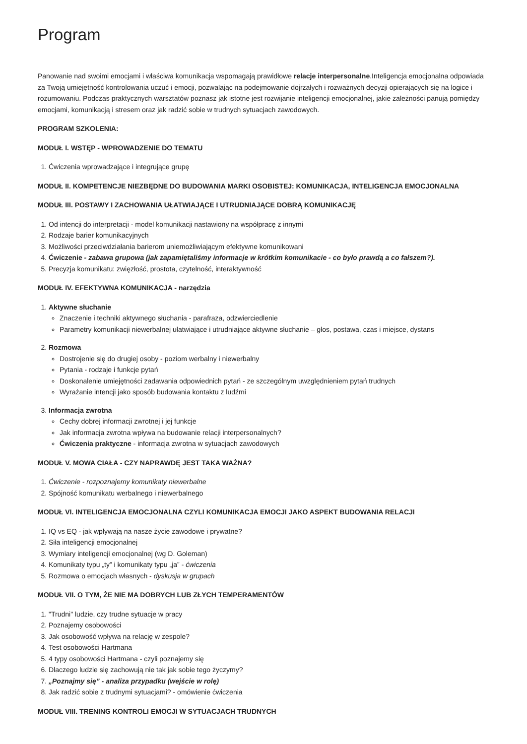Program
Panowanie nad swoimi emocjami i właściwa komunikacja wspomagają prawidłowe relacje interpersonalne.Inteligencja emocjonalna odpowiada za Twoją umiejętność kontrolowania uczuć i emocji, pozwalając na podejmowanie dojrzałych i rozważnych decyzji opierających się na logice i rozumowaniu. Podczas praktycznych warsztatów poznasz jak istotne jest rozwijanie inteligencji emocjonalnej, jakie zależności panują pomiędzy emocjami, komunikacją i stresem oraz jak radzić sobie w trudnych sytuacjach zawodowych.
PROGRAM SZKOLENIA:
MODUŁ I. WSTĘP - WPROWADZENIE DO TEMATU
1. Ćwiczenia wprowadzające i integrujące grupę
MODUŁ II. KOMPETENCJE NIEZBĘDNE DO BUDOWANIA MARKI OSOBISTEJ: KOMUNIKACJA, INTELIGENCJA EMOCJONALNA
MODUŁ III. POSTAWY I ZACHOWANIA UŁATWIAJĄCE I UTRUDNIAJĄCE DOBRĄ KOMUNIKACJĘ
1. Od intencji do interpretacji - model komunikacji nastawiony na współpracę z innymi
2. Rodzaje barier komunikacyjnych
3. Możliwości przeciwdziałania barierom uniemożliwiającym efektywne komunikowani
4. Ćwiczenie - zabawa grupowa (jak zapamiętaliśmy informacje w krótkim komunikacie - co było prawdą a co fałszem?).
5. Precyzja komunikatu: zwięzłość, prostota, czytelność, interaktywność
MODUŁ IV. EFEKTYWNA KOMUNIKACJA - narzędzia
1. Aktywne słuchanie
Znaczenie i techniki aktywnego słuchania - parafraza, odzwierciedlenie
Parametry komunikacji niewerbalnej ułatwiające i utrudniające aktywne słuchanie – głos, postawa, czas i miejsce, dystans
2. Rozmowa
Dostrojenie się do drugiej osoby - poziom werbalny i niewerbalny
Pytania - rodzaje i funkcje pytań
Doskonalenie umiejętności zadawania odpowiednich pytań - ze szczególnym uwzględnieniem pytań trudnych
Wyrażanie intencji jako sposób budowania kontaktu z ludźmi
3. Informacja zwrotna
Cechy dobrej informacji zwrotnej i jej funkcje
Jak informacja zwrotna wpływa na budowanie relacji interpersonalnych?
Ćwiczenia praktyczne - informacja zwrotna w sytuacjach zawodowych
MODUŁ V. MOWA CIAŁA - CZY NAPRAWDĘ JEST TAKA WAŻNA?
1. Ćwiczenie - rozpoznajemy komunikaty niewerbalne
2. Spójność komunikatu werbalnego i niewerbalnego
MODUŁ VI. INTELIGENCJA EMOCJONALNA CZYLI KOMUNIKACJA EMOCJI JAKO ASPEKT BUDOWANIA RELACJI
1. IQ vs EQ - jak wpływają na nasze życie zawodowe i prywatne?
2. Siła inteligencji emocjonalnej
3. Wymiary inteligencji emocjonalnej (wg D. Goleman)
4. Komunikaty typu „ty” i komunikaty typu „ja” - ćwiczenia
5. Rozmowa o emocjach własnych - dyskusja w grupach
MODUŁ VII. O TYM, ŻE NIE MA DOBRYCH LUB ZŁYCH TEMPERAMENTÓW
1. "Trudni" ludzie, czy trudne sytuacje w pracy
2. Poznajemy osobowości
3. Jak osobowość wpływa na relację w zespole?
4. Test osobowości Hartmana
5. 4 typy osobowości Hartmana - czyli poznajemy się
6. Dlaczego ludzie się zachowują nie tak jak sobie tego życzymy?
7. „Poznajmy się” - analiza przypadku (wejście w rolę)
8. Jak radzić sobie z trudnymi sytuacjami? - omówienie ćwiczenia
MODUŁ VIII. TRENING KONTROLI EMOCJI W SYTUACJACH TRUDNYCH